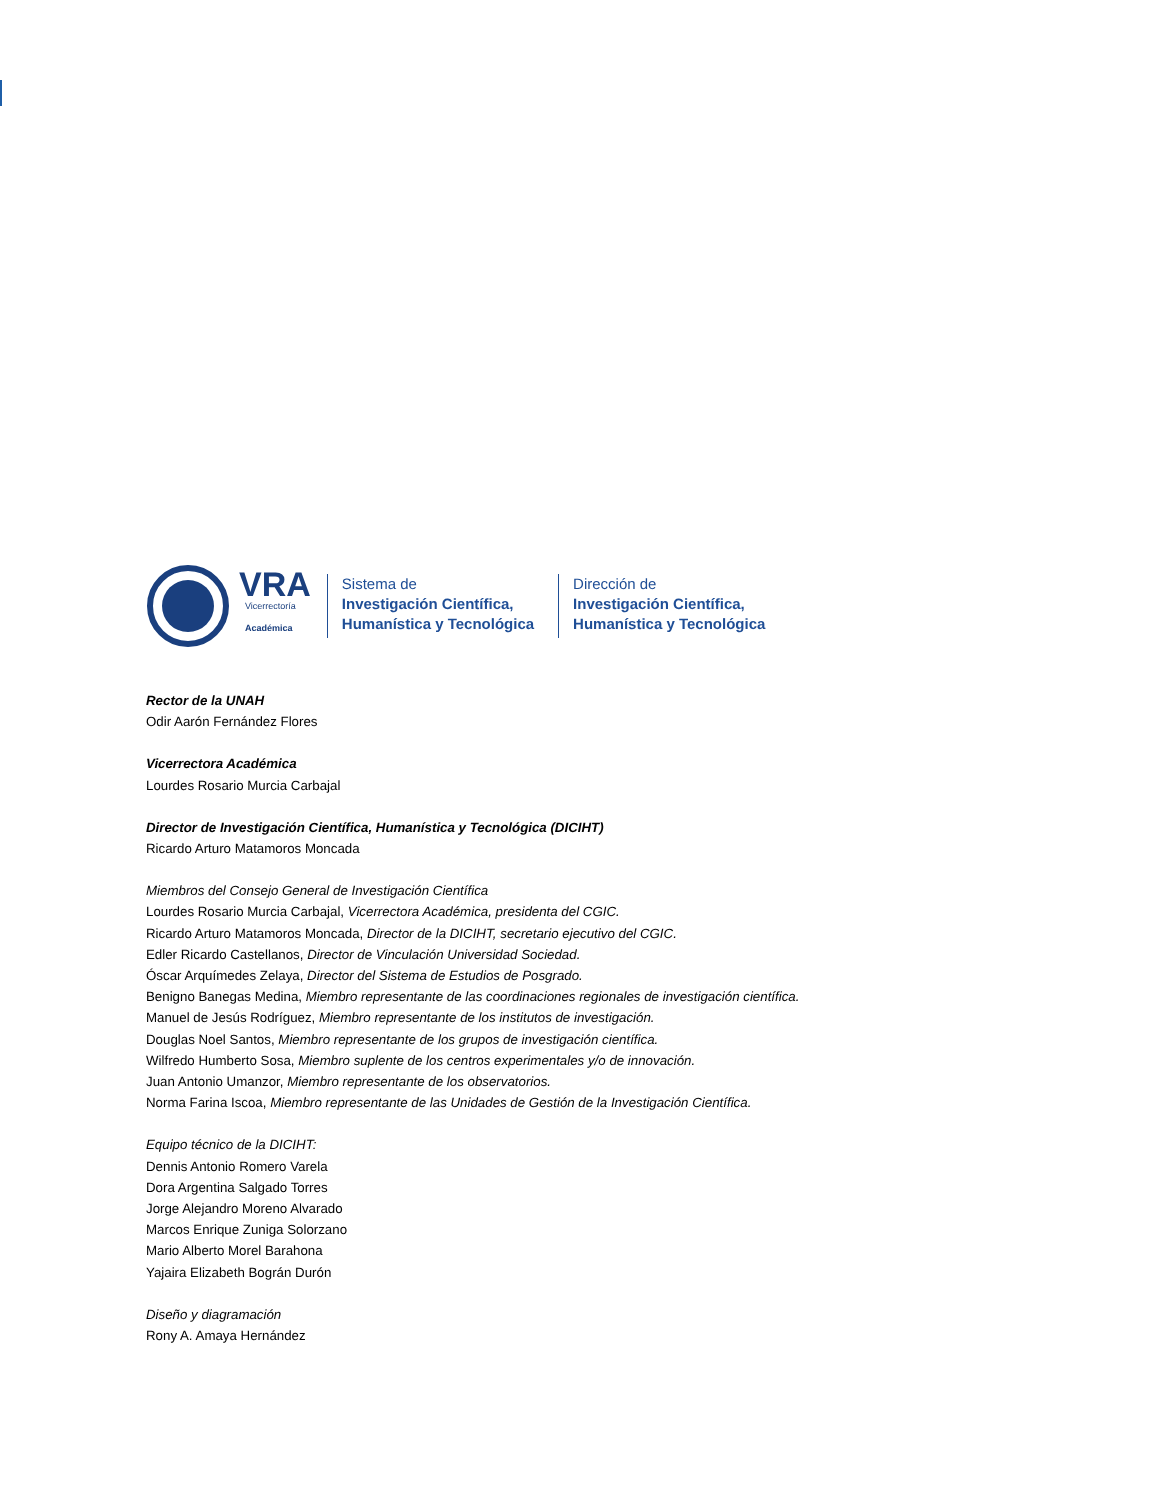VRA
Vicerrectoría
Académica
Sistema de
Investigación Científica,
Humanística y Tecnológica
Dirección de
Investigación Científica,
Humanística y Tecnológica
Rector de la UNAH
Odir Aarón Fernández Flores
Vicerrectora Académica
Lourdes Rosario Murcia Carbajal
Director de Investigación Científica, Humanística y Tecnológica (DICIHT)
Ricardo Arturo Matamoros Moncada
Miembros del Consejo General de Investigación Científica
Lourdes Rosario Murcia Carbajal, Vicerrectora Académica, presidenta del CGIC.
Ricardo Arturo Matamoros Moncada, Director de la DICIHT, secretario ejecutivo del CGIC.
Edler Ricardo Castellanos, Director de Vinculación Universidad Sociedad.
Óscar Arquímedes Zelaya, Director del Sistema de Estudios de Posgrado.
Benigno Banegas Medina, Miembro representante de las coordinaciones regionales de investigación científica.
Manuel de Jesús Rodríguez, Miembro representante de los institutos de investigación.
Douglas Noel Santos, Miembro representante de los grupos de investigación científica.
Wilfredo Humberto Sosa, Miembro suplente de los centros experimentales y/o de innovación.
Juan Antonio Umanzor, Miembro representante de los observatorios.
Norma Farina Iscoa, Miembro representante de las Unidades de Gestión de la Investigación Científica.
Equipo técnico de la DICIHT:
Dennis Antonio Romero Varela
Dora Argentina Salgado Torres
Jorge Alejandro Moreno Alvarado
Marcos Enrique Zuniga Solorzano
Mario Alberto Morel Barahona
Yajaira Elizabeth Bográn Durón
Diseño y diagramación
Rony A. Amaya Hernández